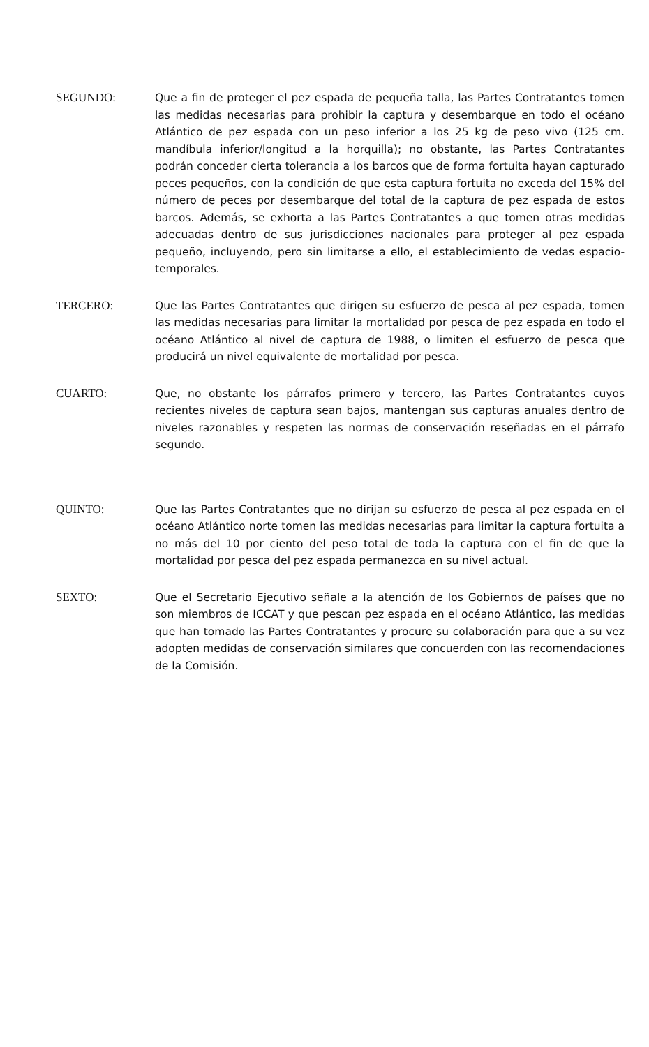SEGUNDO: Que a fin de proteger el pez espada de pequeña talla, las Partes Contratantes tomen las medidas necesarias para prohibir la captura y desembarque en todo el océano Atlántico de pez espada con un peso inferior a los 25 kg de peso vivo (125 cm. mandíbula inferior/longitud a la horquilla); no obstante, las Partes Contratantes podrán conceder cierta tolerancia a los barcos que de forma fortuita hayan capturado peces pequeños, con la condición de que esta captura fortuita no exceda del 15% del número de peces por desembarque del total de la captura de pez espada de estos barcos. Además, se exhorta a las Partes Contratantes a que tomen otras medidas adecuadas dentro de sus jurisdicciones nacionales para proteger al pez espada pequeño, incluyendo, pero sin limitarse a ello, el establecimiento de vedas espacio-temporales.
TERCERO: Que las Partes Contratantes que dirigen su esfuerzo de pesca al pez espada, tomen las medidas necesarias para limitar la mortalidad por pesca de pez espada en todo el océano Atlántico al nivel de captura de 1988, o limiten el esfuerzo de pesca que producirá un nivel equivalente de mortalidad por pesca.
CUARTO: Que, no obstante los párrafos primero y tercero, las Partes Contratantes cuyos recientes niveles de captura sean bajos, mantengan sus capturas anuales dentro de niveles razonables y respeten las normas de conservación reseñadas en el párrafo segundo.
QUINTO: Que las Partes Contratantes que no dirijan su esfuerzo de pesca al pez espada en el océano Atlántico norte tomen las medidas necesarias para limitar la captura fortuita a no más del 10 por ciento del peso total de toda la captura con el fin de que la mortalidad por pesca del pez espada permanezca en su nivel actual.
SEXTO: Que el Secretario Ejecutivo señale a la atención de los Gobiernos de países que no son miembros de ICCAT y que pescan pez espada en el océano Atlántico, las medidas que han tomado las Partes Contratantes y procure su colaboración para que a su vez adopten medidas de conservación similares que concuerden con las recomendaciones de la Comisión.